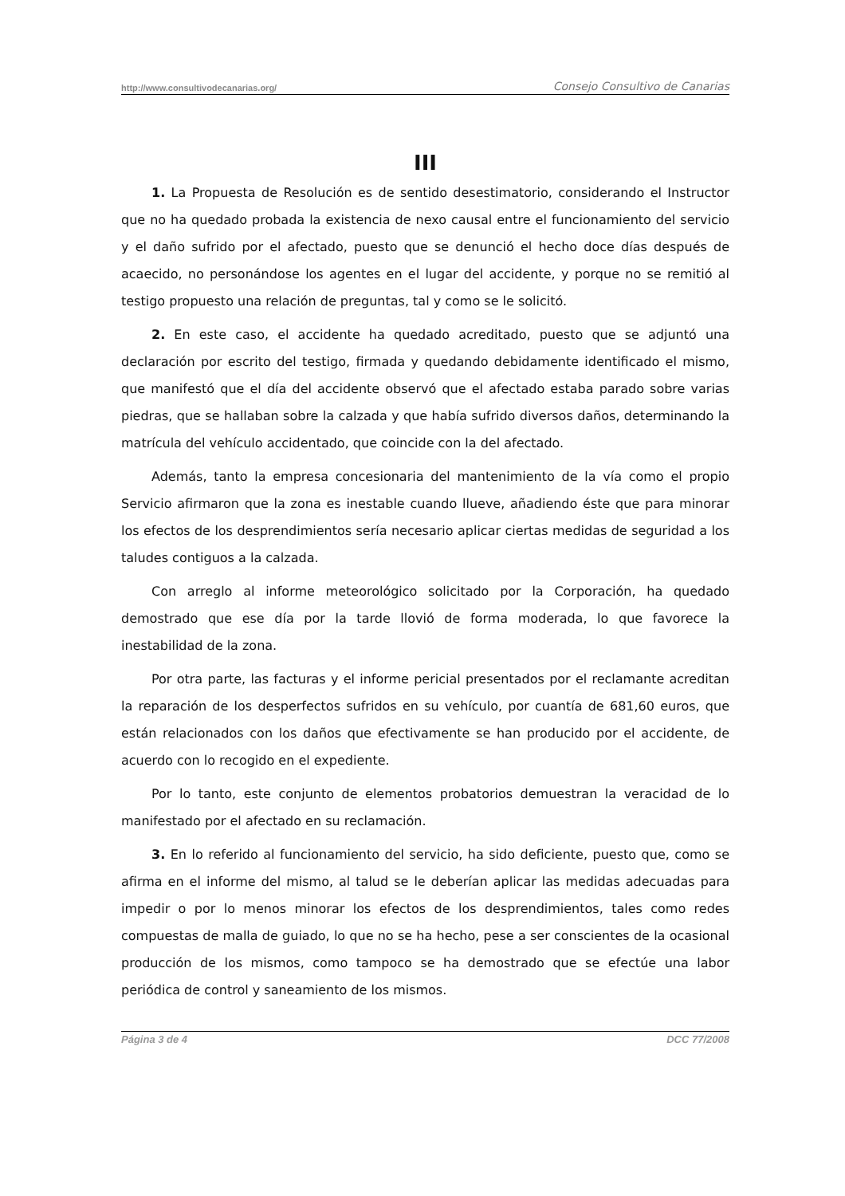http://www.consultivodecanarias.org/ Consejo Consultivo de Canarias
III
1. La Propuesta de Resolución es de sentido desestimatorio, considerando el Instructor que no ha quedado probada la existencia de nexo causal entre el funcionamiento del servicio y el daño sufrido por el afectado, puesto que se denunció el hecho doce días después de acaecido, no personándose los agentes en el lugar del accidente, y porque no se remitió al testigo propuesto una relación de preguntas, tal y como se le solicitó.
2. En este caso, el accidente ha quedado acreditado, puesto que se adjuntó una declaración por escrito del testigo, firmada y quedando debidamente identificado el mismo, que manifestó que el día del accidente observó que el afectado estaba parado sobre varias piedras, que se hallaban sobre la calzada y que había sufrido diversos daños, determinando la matrícula del vehículo accidentado, que coincide con la del afectado.
Además, tanto la empresa concesionaria del mantenimiento de la vía como el propio Servicio afirmaron que la zona es inestable cuando llueve, añadiendo éste que para minorar los efectos de los desprendimientos sería necesario aplicar ciertas medidas de seguridad a los taludes contiguos a la calzada.
Con arreglo al informe meteorológico solicitado por la Corporación, ha quedado demostrado que ese día por la tarde llovió de forma moderada, lo que favorece la inestabilidad de la zona.
Por otra parte, las facturas y el informe pericial presentados por el reclamante acreditan la reparación de los desperfectos sufridos en su vehículo, por cuantía de 681,60 euros, que están relacionados con los daños que efectivamente se han producido por el accidente, de acuerdo con lo recogido en el expediente.
Por lo tanto, este conjunto de elementos probatorios demuestran la veracidad de lo manifestado por el afectado en su reclamación.
3. En lo referido al funcionamiento del servicio, ha sido deficiente, puesto que, como se afirma en el informe del mismo, al talud se le deberían aplicar las medidas adecuadas para impedir o por lo menos minorar los efectos de los desprendimientos, tales como redes compuestas de malla de guiado, lo que no se ha hecho, pese a ser conscientes de la ocasional producción de los mismos, como tampoco se ha demostrado que se efectúe una labor periódica de control y saneamiento de los mismos.
Página 3 de 4 DCC 77/2008